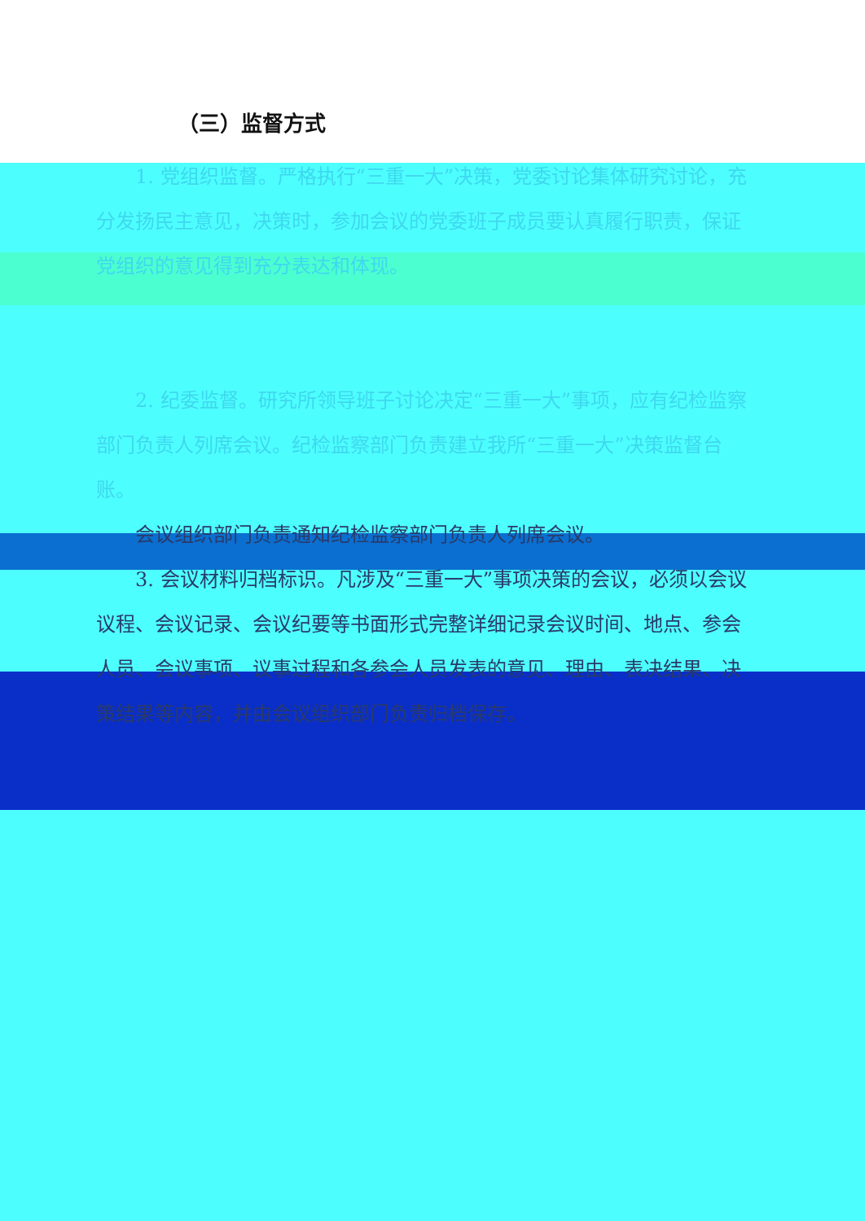（三）监督方式
1. 党组织监督。严格执行“三重一大”决策，党委讨论集体研究讨论，充分发扬民主意见，决策时，参加会议的党委班子成员要认真履行职责，保证党组织的意见得到充分表达和体现。
2. 纪委监督。研究所领导班子讨论决定“三重一大”事项，应有纪检监察部门负责人列席会议。纪检监察部门负责建立我所“三重一大”决策监督台账。
会议组织部门负责通知纪检监察部门负责人列席会议。
3. 会议材料归档标识。凡涉及“三重一大”事项决策的会议，必须以会议议程、会议记录、会议纪要等书面形式完整详细记录会议时间、地点、参会人员、会议事项、议事过程和各参会人员发表的意见、理由、表决结果、决策结果等内容，并由会议组织部门负责归档保存。